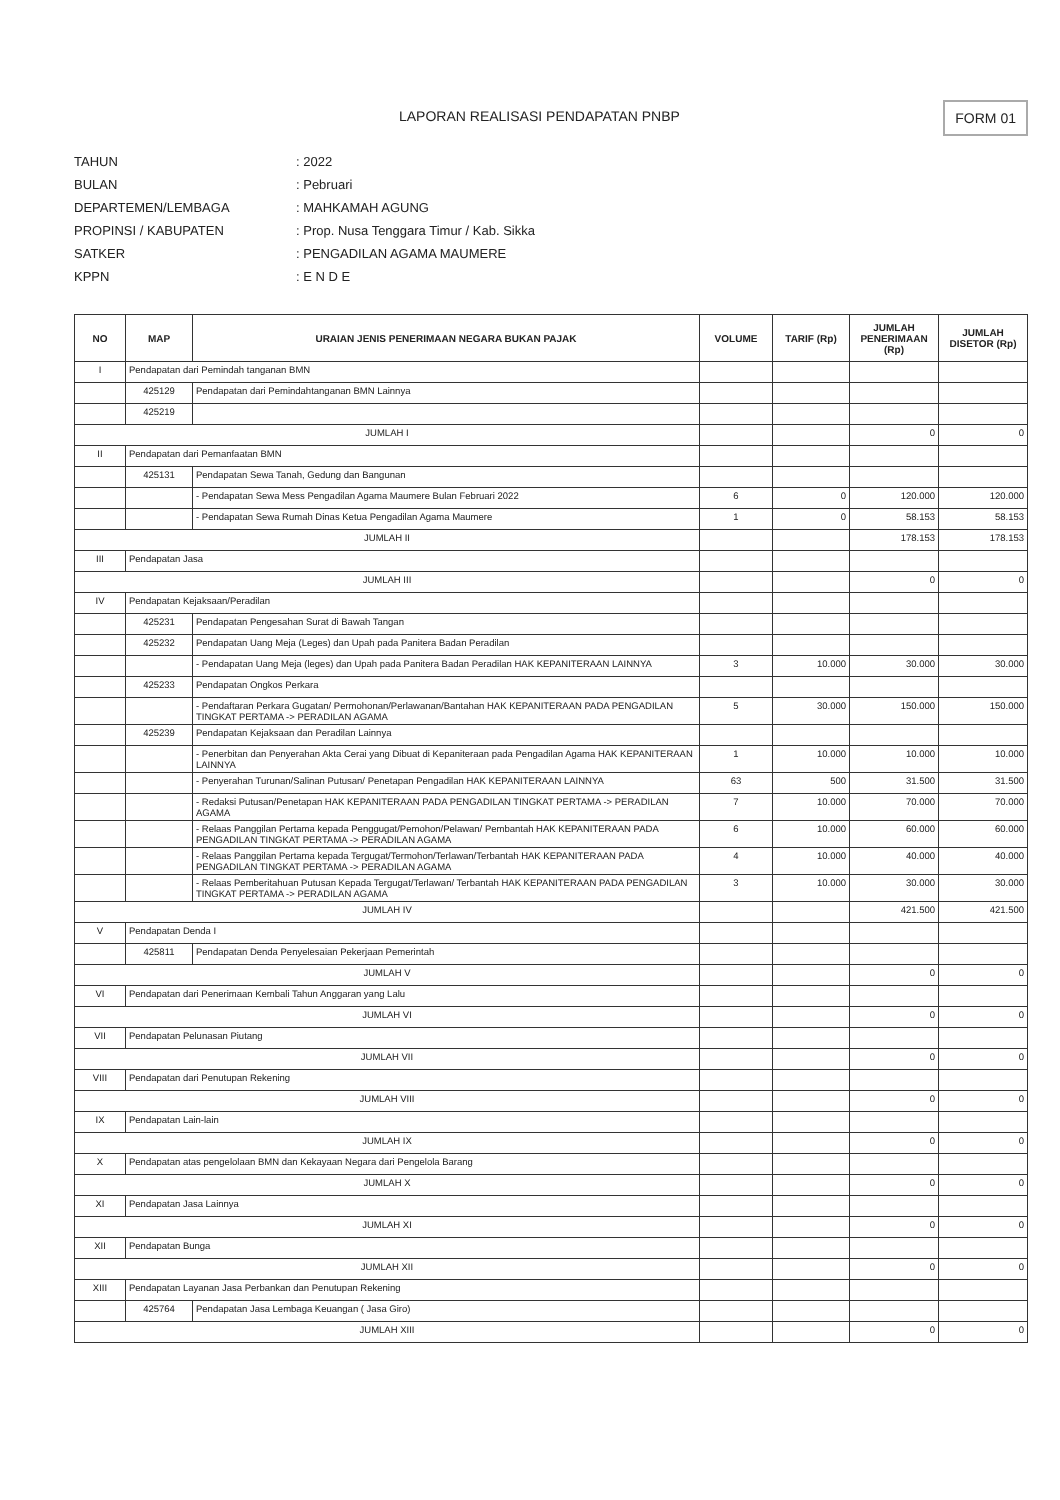LAPORAN REALISASI PENDAPATAN PNBP
FORM 01
TAHUN: 2022
BULAN: Pebruari
DEPARTEMEN/LEMBAGA: MAHKAMAH AGUNG
PROPINSI / KABUPATEN: Prop. Nusa Tenggara Timur / Kab. Sikka
SATKER: PENGADILAN AGAMA MAUMERE
KPPN: E N D E
| NO | MAP | URAIAN JENIS PENERIMAAN NEGARA BUKAN PAJAK | VOLUME | TARIF (Rp) | JUMLAH PENERIMAAN (Rp) | JUMLAH DISETOR (Rp) |
| --- | --- | --- | --- | --- | --- | --- |
| I | Pendapatan dari Pemindah tanganan BMN | | | | | |
| | 425129 | Pendapatan dari Pemindahtanganan BMN Lainnya | | | | |
| | 425219 | | | | | |
| JUMLAH I | | | | | 0 | 0 |
| II | Pendapatan dari Pemanfaatan BMN | | | | | |
| | 425131 | Pendapatan Sewa Tanah, Gedung dan Bangunan | | | | |
| | | - Pendapatan Sewa Mess Pengadilan Agama Maumere Bulan Februari 2022 | 6 | 0 | 120.000 | 120.000 |
| | | - Pendapatan Sewa Rumah Dinas Ketua Pengadilan Agama Maumere | 1 | 0 | 58.153 | 58.153 |
| JUMLAH II | | | | | 178.153 | 178.153 |
| III | Pendapatan Jasa | | | | | |
| JUMLAH III | | | | | 0 | 0 |
| IV | Pendapatan Kejaksaan/Peradilan | | | | | |
| | 425231 | Pendapatan Pengesahan Surat di Bawah Tangan | | | | |
| | 425232 | Pendapatan Uang Meja (Leges) dan Upah pada Panitera Badan Peradilan | | | | |
| | | - Pendapatan Uang Meja (leges) dan Upah pada Panitera Badan Peradilan HAK KEPANITERAAN LAINNYA | 3 | 10.000 | 30.000 | 30.000 |
| | 425233 | Pendapatan Ongkos Perkara | | | | |
| | | - Pendaftaran Perkara Gugatan/ Permohonan/Perlawanan/Bantahan HAK KEPANITERAAN PADA PENGADILAN TINGKAT PERTAMA -> PERADILAN AGAMA | 5 | 30.000 | 150.000 | 150.000 |
| | 425239 | Pendapatan Kejaksaan dan Peradilan Lainnya | | | | |
| | | - Penerbitan dan Penyerahan Akta Cerai yang Dibuat di Kepaniteraan pada Pengadilan Agama HAK KEPANITERAAN LAINNYA | 1 | 10.000 | 10.000 | 10.000 |
| | | - Penyerahan Turunan/Salinan Putusan/ Penetapan Pengadilan HAK KEPANITERAAN LAINNYA | 63 | 500 | 31.500 | 31.500 |
| | | - Redaksi Putusan/Penetapan HAK KEPANITERAAN PADA PENGADILAN TINGKAT PERTAMA -> PERADILAN AGAMA | 7 | 10.000 | 70.000 | 70.000 |
| | | - Relaas Panggilan Pertama kepada Penggugat/Pemohon/Pelawan/ Pembantah HAK KEPANITERAAN PADA PENGADILAN TINGKAT PERTAMA -> PERADILAN AGAMA | 6 | 10.000 | 60.000 | 60.000 |
| | | - Relaas Panggilan Pertama kepada Tergugat/Termohon/Terlawan/Terbantah HAK KEPANITERAAN PADA PENGADILAN TINGKAT PERTAMA -> PERADILAN AGAMA | 4 | 10.000 | 40.000 | 40.000 |
| | | - Relaas Pemberitahuan Putusan Kepada Tergugat/Terlawan/ Terbantah HAK KEPANITERAAN PADA PENGADILAN TINGKAT PERTAMA -> PERADILAN AGAMA | 3 | 10.000 | 30.000 | 30.000 |
| JUMLAH IV | | | | | 421.500 | 421.500 |
| V | Pendapatan Denda I | | | | | |
| | 425811 | Pendapatan Denda Penyelesaian Pekerjaan Pemerintah | | | | |
| JUMLAH V | | | | | 0 | 0 |
| VI | Pendapatan dari Penerimaan Kembali Tahun Anggaran yang Lalu | | | | | |
| JUMLAH VI | | | | | 0 | 0 |
| VII | Pendapatan Pelunasan Piutang | | | | | |
| JUMLAH VII | | | | | 0 | 0 |
| VIII | Pendapatan dari Penutupan Rekening | | | | | |
| JUMLAH VIII | | | | | 0 | 0 |
| IX | Pendapatan Lain-lain | | | | | |
| JUMLAH IX | | | | | 0 | 0 |
| X | Pendapatan atas pengelolaan BMN dan Kekayaan Negara dari Pengelola Barang | | | | | |
| JUMLAH X | | | | | 0 | 0 |
| XI | Pendapatan Jasa Lainnya | | | | | |
| JUMLAH XI | | | | | 0 | 0 |
| XII | Pendapatan Bunga | | | | | |
| JUMLAH XII | | | | | 0 | 0 |
| XIII | Pendapatan Layanan Jasa Perbankan dan Penutupan Rekening | | | | | |
| | 425764 | Pendapatan Jasa Lembaga Keuangan ( Jasa Giro) | | | | |
| JUMLAH XIII | | | | | 0 | 0 |